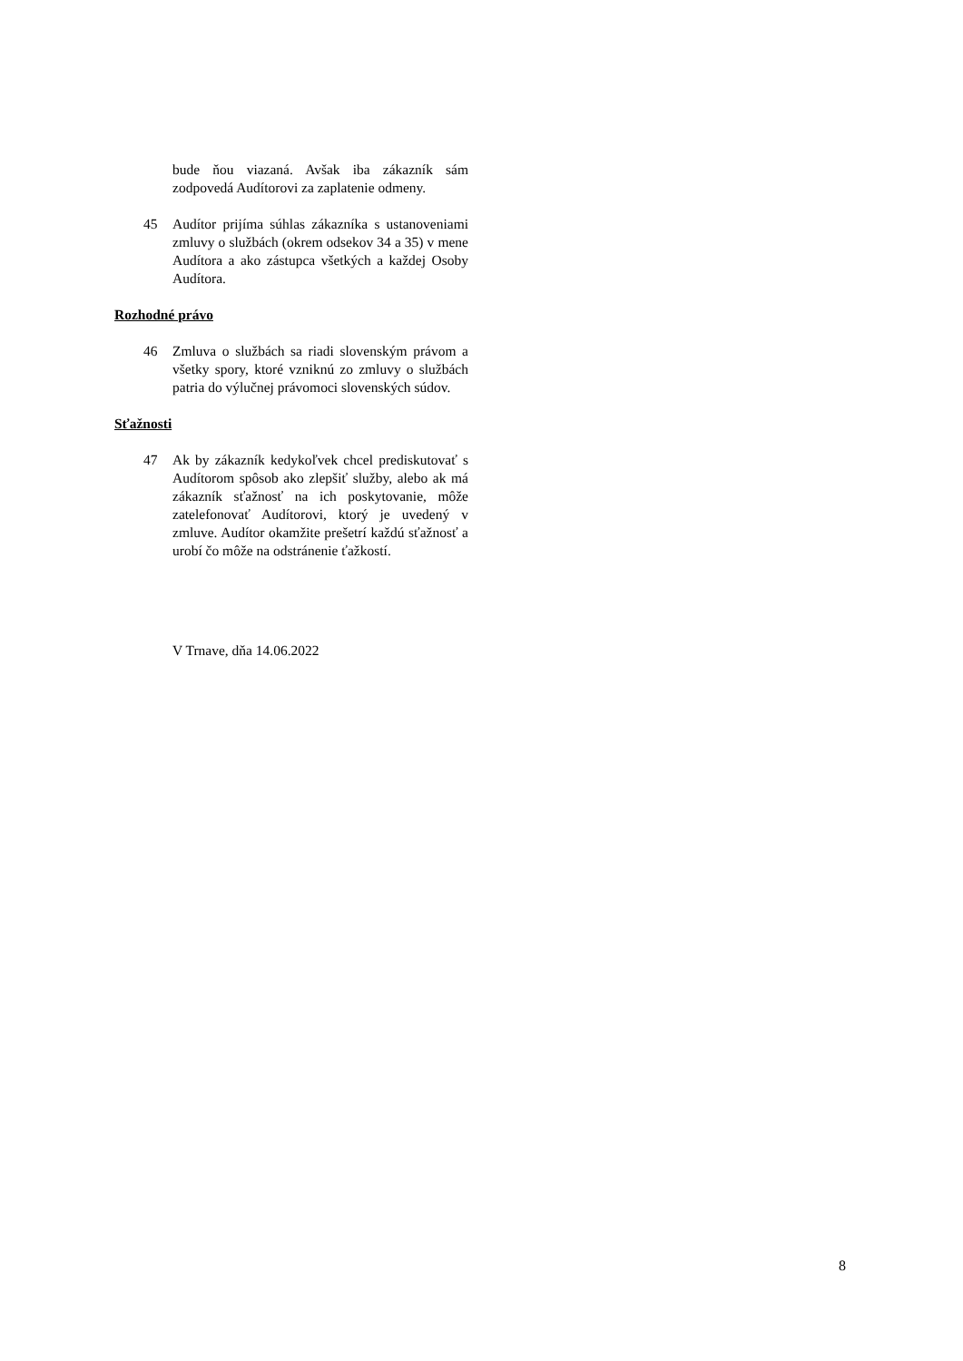bude ňou viazaná. Avšak iba zákazník sám zodpovedá Audítorovi za zaplatenie odmeny.
45 Audítor prijíma súhlas zákazníka s ustanoveniami zmluvy o službách (okrem odsekov 34 a 35) v mene Audítora a ako zástupca všetkých a každej Osoby Audítora.
Rozhodné právo
46 Zmluva o službách sa riadi slovenským právom a všetky spory, ktoré vzniknú zo zmluvy o službách patria do výlučnej právomoci slovenských súdov.
Sťažnosti
47 Ak by zákazník kedykoľvek chcel prediskutovať s Audítorom spôsob ako zlepšiť služby, alebo ak má zákazník sťažnosť na ich poskytovanie, môže zatelefonovať Audítorovi, ktorý je uvedený v zmluve. Audítor okamžite prešetrí každú sťažnosť a urobí čo môže na odstránenie ťažkostí.
V Trnave, dňa 14.06.2022
8